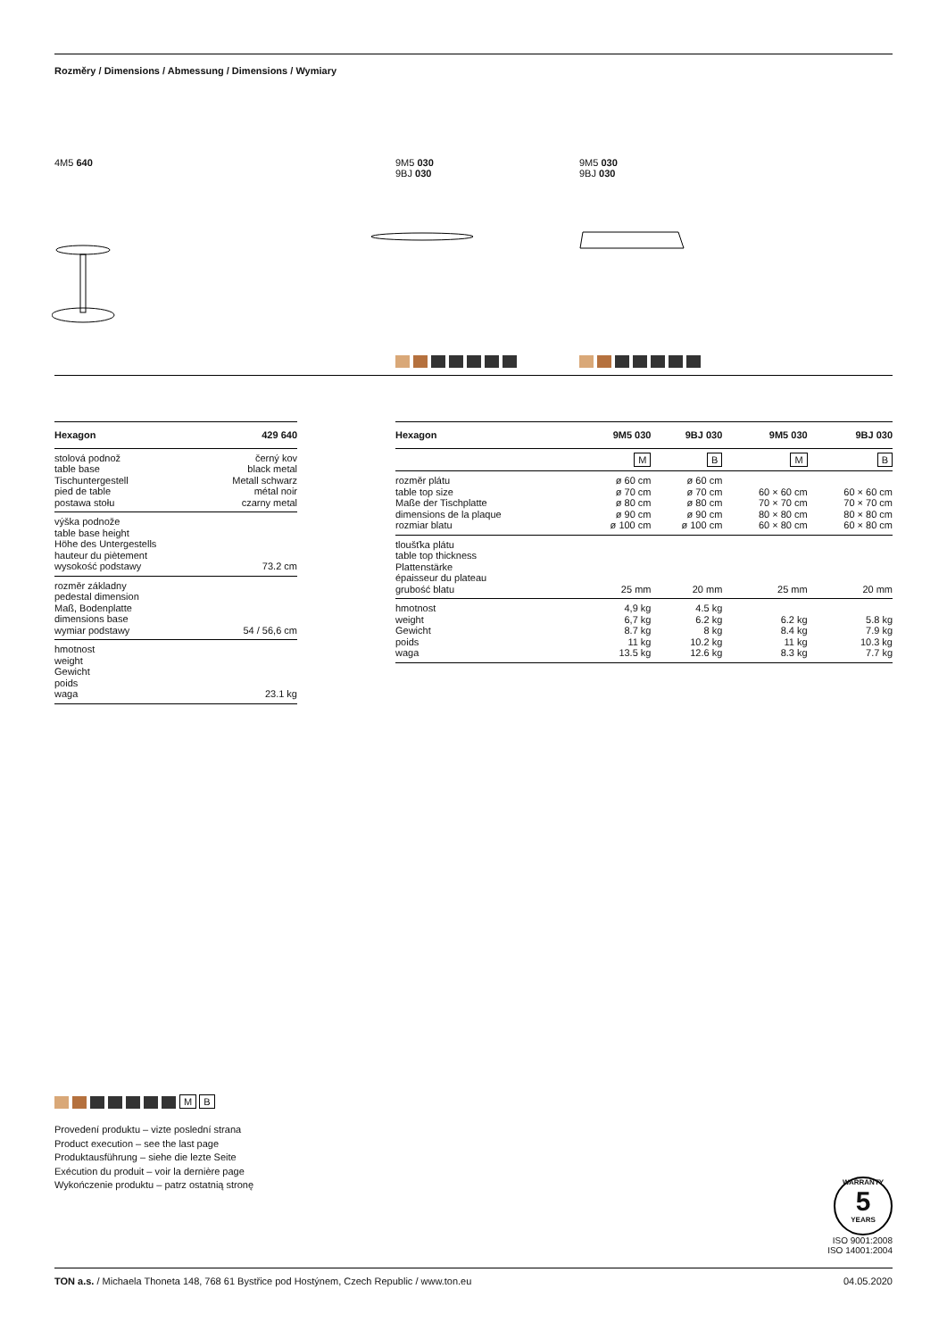Rozměry / Dimensions / Abmessung / Dimensions / Wymiary
4M5 640
9M5 030
9BJ 030
9M5 030
9BJ 030
| Hexagon | 429 640 |
| --- | --- |
| stolová podnož table base Tischuntergestell pied de table postawa stołu | černý kov black metal Metall schwarz métal noir czarny metal |
| výška podnože table base height Höhe des Untergestells hauteur du piètement wysokość podstawy | 73.2 cm |
| rozměr základny pedestal dimension Maß, Bodenplatte dimensions base wymiar podstawy | 54 / 56,6 cm |
| hmotnost weight Gewicht poids waga | 23.1 kg |
| Hexagon | 9M5 030 | 9BJ 030 | 9M5 030 | 9BJ 030 |
| --- | --- | --- | --- | --- |
| | M | B | M | B |
| rozměr plátu table top size Maße der Tischplatte dimensions de la plaque rozmiar blatu | ø 60 cm ø 70 cm ø 80 cm ø 90 cm ø 100 cm | ø 60 cm ø 70 cm ø 80 cm ø 90 cm ø 100 cm | 60 × 60 cm 70 × 70 cm 80 × 80 cm 60 × 80 cm | 60 × 60 cm 70 × 70 cm 80 × 80 cm 60 × 80 cm |
| tloušťka plátu table top thickness Plattenstärke épaisseur du plateau grubość blatu | 25 mm | 20 mm | 25 mm | 20 mm |
| hmotnost weight Gewicht poids waga | 4,9 kg 6,7 kg 8.7 kg 11 kg 13.5 kg | 4.5 kg 6.2 kg 8 kg 10.2 kg 12.6 kg | 6.2 kg 8.4 kg 11 kg 8.3 kg | 5.8 kg 7.9 kg 10.3 kg 7.7 kg |
M B
Provedení produktu – vizte poslední strana
Product execution – see the last page
Produktausführung – siehe die lezte Seite
Exécution du produit – voir la dernière page
Wykończenie produktu – patrz ostatnią stronę
WARRANTY
5
YEARS
ISO 9001:2008
ISO 14001:2004
TON a.s. / Michaela Thoneta 148, 768 61 Bystřice pod Hostýnem, Czech Republic / www.ton.eu 04.05.2020